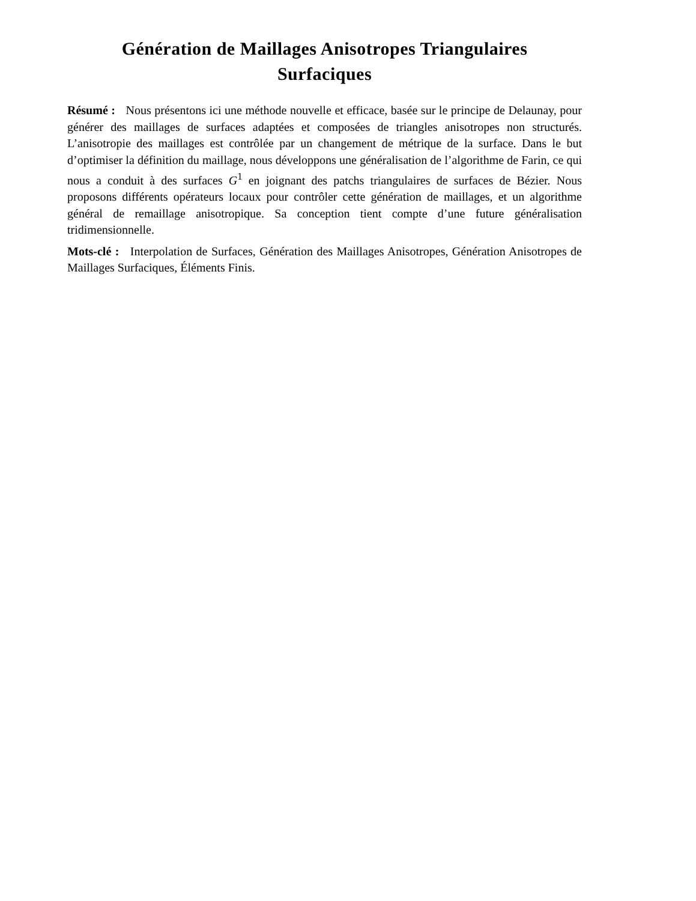Génération de Maillages Anisotropes Triangulaires
Surfaciques
Résumé : Nous présentons ici une méthode nouvelle et efficace, basée sur le principe de Delaunay, pour générer des maillages de surfaces adaptées et composées de triangles anisotropes non structurés. L’anisotropie des maillages est contrôlée par un changement de métrique de la surface. Dans le but d’optimiser la définition du maillage, nous développons une généralisation de l’algorithme de Farin, ce qui nous a conduit à des surfaces G<sup>1</sup> en joignant des patchs triangulaires de surfaces de Bézier. Nous proposons différents opérateurs locaux pour contrôler cette génération de maillages, et un algorithme général de remaillage anisotropique. Sa conception tient compte d’une future généralisation tridimensionnelle.
Mots-clé : Interpolation de Surfaces, Génération des Maillages Anisotropes, Génération Anisotropes de Maillages Surfaciques, Éléments Finis.